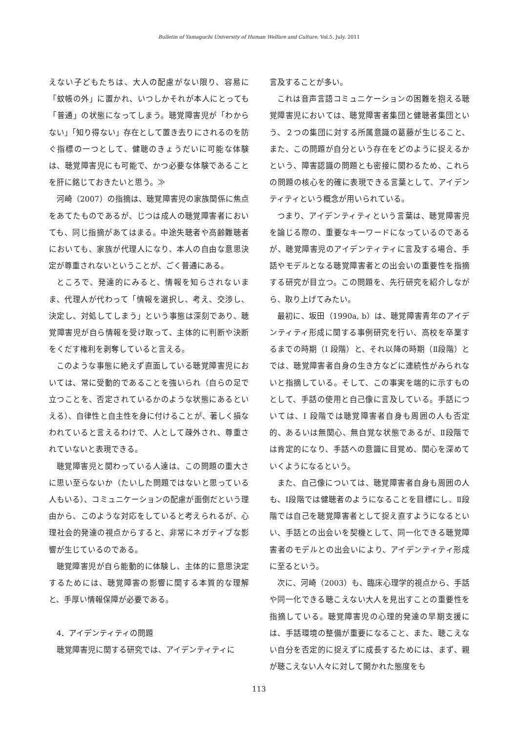Bulletin of Yamaguchi University of Human Welfare and Culture, Vol.5, July. 2011
えない子どもたちは、大人の配慮がない限り、容易に「蚊帳の外」に置かれ、いつしかそれが本人にとっても「普通」の状態になってしまう。聴覚障害児が「わからない」「知り得ない」存在として置き去りにされるのを防ぐ指標の一つとして、健聴のきょうだいに可能な体験は、聴覚障害児にも可能で、かつ必要な体験であることを肝に銘じておきたいと思う。≫
河崎（2007）の指摘は、聴覚障害児の家族関係に焦点をあてたものであるが、じつは成人の聴覚障害者においても、同じ指摘があてはまる。中途失聴者や高齢難聴者においても、家族が代理人になり、本人の自由な意思決定が尊重されないということが、ごく普通にある。
ところで、発達的にみると、情報を知らされないまま、代理人が代わって「情報を選択し、考え、交渉し、決定し、対処してしまう」という事態は深刻であり、聴覚障害児が自ら情報を受け取って、主体的に判断や決断をくだす権利を剥奪していると言える。
このような事態に絶えず直面している聴覚障害児においては、常に受動的であることを強いられ（自らの足で立つことを、否定されているかのような状態にあるといえる）、自律性と自主性を身に付けることが、著しく損なわれていると言えるわけで、人として疎外され、尊重されていないと表現できる。
聴覚障害児と関わっている人達は、この問題の重大さに思い至らないか（たいした問題ではないと思っている人もいる）、コミュニケーションの配慮が面倒だという理由から、このような対応をしていると考えられるが、心理社会的発達の視点からすると、非常にネガティブな影響が生じているのである。
聴覚障害児が自ら能動的に体験し、主体的に意思決定するためには、聴覚障害の影響に関する本質的な理解と、手厚い情報保障が必要である。
4．アイデンティティの問題
聴覚障害児に関する研究では、アイデンティティに
言及することが多い。
これは音声言語コミュニケーションの困難を抱える聴覚障害児においては、聴覚障害者集団と健聴者集団という、２つの集団に対する所属意識の葛藤が生じること、また、この問題が自分という存在をどのように捉えるかという、障害認識の問題とも密接に関わるため、これらの問題の核心を的確に表現できる言葉として、アイデンティティという概念が用いられている。
つまり、アイデンティティという言葉は、聴覚障害児を論じる際の、重要なキーワードになっているのであるが、聴覚障害児のアイデンティティに言及する場合、手話やモデルとなる聴覚障害者との出会いの重要性を指摘する研究が目立つ。この問題を、先行研究を紹介しながら、取り上げてみたい。
最初に、坂田（1990a, b）は、聴覚障害青年のアイデンティティ形成に関する事例研究を行い、高校を卒業するまでの時期（Ⅰ 段階）と、それ以降の時期（Ⅱ段階）とでは、聴覚障害者自身の生き方などに連続性がみられないと指摘している。そして、この事実を端的に示すものとして、手話の使用と自己像に言及している。手話については、Ⅰ 段階では聴覚障害者自身も周囲の人も否定的、あるいは無関心、無自覚な状態であるが、Ⅱ段階では肯定的になり、手話への意識に目覚め、関心を深めていくようになるという。
また、自己像については、聴覚障害者自身も周囲の人も、Ⅰ段階では健聴者のようになることを目標にし、Ⅱ段階では自己を聴覚障害者として捉え直すようになるといい、手話との出会いを契機として、同一化できる聴覚障害者のモデルとの出会いにより、アイデンティティ形成に至るという。
次に、河崎（2003）も、臨床心理学的視点から、手話や同一化できる聴こえない大人を見出すことの重要性を指摘している。聴覚障害児の心理的発達の早期支援には、手話環境の整備が重要になること、また、聴こえない自分を否定的に捉えずに成長するためには、まず、親が聴こえない人々に対して開かれた態度をも
113